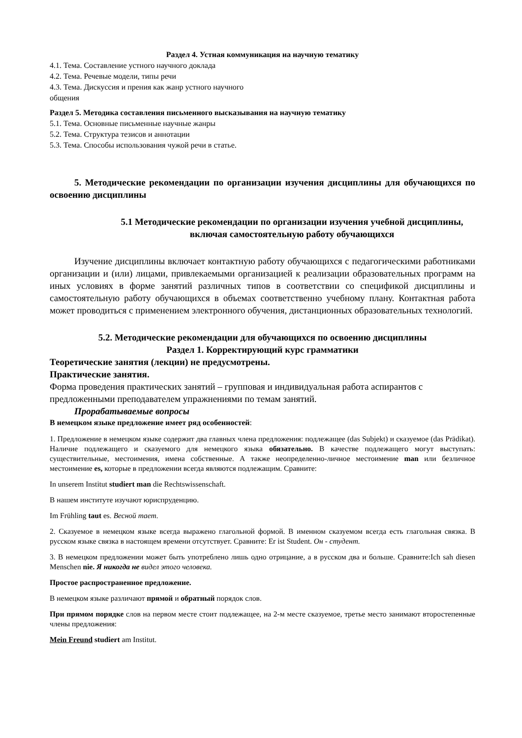Раздел 4. Устная коммуникация на научную тематику
4.1. Тема. Составление устного научного доклада
4.2. Тема. Речевые модели, типы речи
4.3. Тема. Дискуссия и прения как жанр устного научного
общения
Раздел 5. Методика составления письменного высказывания на научную тематику
5.1. Тема. Основные письменные научные жанры
5.2. Тема. Структура тезисов и аннотации
5.3. Тема. Способы использования чужой речи в статье.
5. Методические рекомендации по организации изучения дисциплины для обучающихся по освоению дисциплины
5.1 Методические рекомендации по организации изучения учебной дисциплины, включая самостоятельную работу обучающихся
Изучение дисциплины включает контактную работу обучающихся с педагогическими работниками организации и (или) лицами, привлекаемыми организацией к реализации образовательных программ на иных условиях в форме занятий различных типов в соответствии со спецификой дисциплины и самостоятельную работу обучающихся в объемах соответственно учебному плану. Контактная работа может проводиться с применением электронного обучения, дистанционных образовательных технологий.
5.2. Методические рекомендации для обучающихся по освоению дисциплины
Раздел 1. Корректирующий курс грамматики
Теоретические занятия (лекции) не предусмотрены.
Практические занятия.
Форма проведения практических занятий – групповая и индивидуальная работа аспирантов с предложенными преподавателем упражнениями по темам занятий.
Прорабатываемые вопросы
В немецком языке предложение имеет ряд особенностей:
1. Предложение в немецком языке содержит два главных члена предложения: подлежащее (das Subjekt) и сказуемое (das Prädikat). Наличие подлежащего и сказуемого для немецкого языка обязательно. В качестве подлежащего могут выступать: существительные, местоимения, имена собственные. А также неопределенно-личное местоимение man или безличное местоимение es, которые в предложении всегда являются подлежащим. Сравните:
In unserem Institut studiert man die Rechtswissenschaft.
В нашем институте изучают юриспруденцию.
Im Frühling taut es. Весной тает.
2. Сказуемое в немецком языке всегда выражено глагольной формой. В именном сказуемом всегда есть глагольная связка. В русском языке связка в настоящем времени отсутствует. Сравните: Er ist Student. Он - студент.
3. В немецком предложении может быть употреблено лишь одно отрицание, а в русском два и больше. Сравните:Ich sah diesen Menschen nie. Я никогда не видел этого человека.
Простое распространенное предложение.
В немецком языке различают прямой и обратный порядок слов.
При прямом порядке слов на первом месте стоит подлежащее, на 2-м месте сказуемое, третье место занимают второстепенные члены предложения:
Mein Freund studiert am Institut.